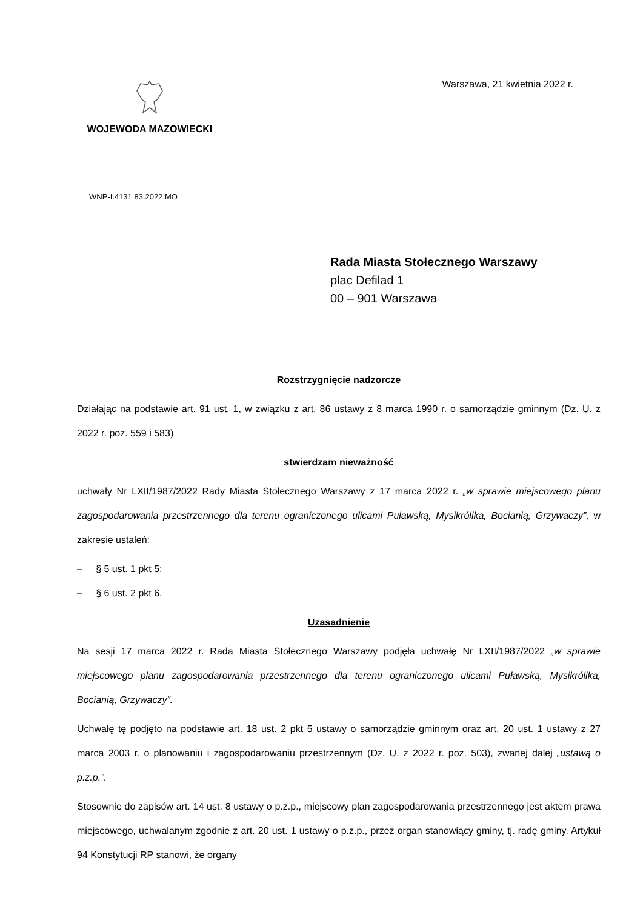WOJEWODA MAZOWIECKI Warszawa, 21 kwietnia 2022 r.
WNP-I.4131.83.2022.MO
Rada Miasta Stołecznego Warszawy
plac Defilad 1
00 – 901 Warszawa
Rozstrzygnięcie nadzorcze
Działając na podstawie art. 91 ust. 1, w związku z art. 86 ustawy z 8 marca 1990 r. o samorządzie gminnym (Dz. U. z 2022 r. poz. 559 i 583)
stwierdzam nieważność
uchwały Nr LXII/1987/2022 Rady Miasta Stołecznego Warszawy z 17 marca 2022 r. „w sprawie miejscowego planu zagospodarowania przestrzennego dla terenu ograniczonego ulicami Puławską, Mysikrólika, Bocianią, Grzywaczy”, w zakresie ustaleń:
– § 5 ust. 1 pkt 5;
– § 6 ust. 2 pkt 6.
Uzasadnienie
Na sesji 17 marca 2022 r. Rada Miasta Stołecznego Warszawy podjęła uchwałę Nr LXII/1987/2022 „w sprawie miejscowego planu zagospodarowania przestrzennego dla terenu ograniczonego ulicami Puławską, Mysikrólika, Bocianią, Grzywaczy”.
Uchwałę tę podjęto na podstawie art. 18 ust. 2 pkt 5 ustawy o samorządzie gminnym oraz art. 20 ust. 1 ustawy z 27 marca 2003 r. o planowaniu i zagospodarowaniu przestrzennym (Dz. U. z 2022 r. poz. 503), zwanej dalej „ustawą o p.z.p.”.
Stosownie do zapisów art. 14 ust. 8 ustawy o p.z.p., miejscowy plan zagospodarowania przestrzennego jest aktem prawa miejscowego, uchwalanym zgodnie z art. 20 ust. 1 ustawy o p.z.p., przez organ stanowiący gminy, tj. radę gminy. Artykuł 94 Konstytucji RP stanowi, że organy